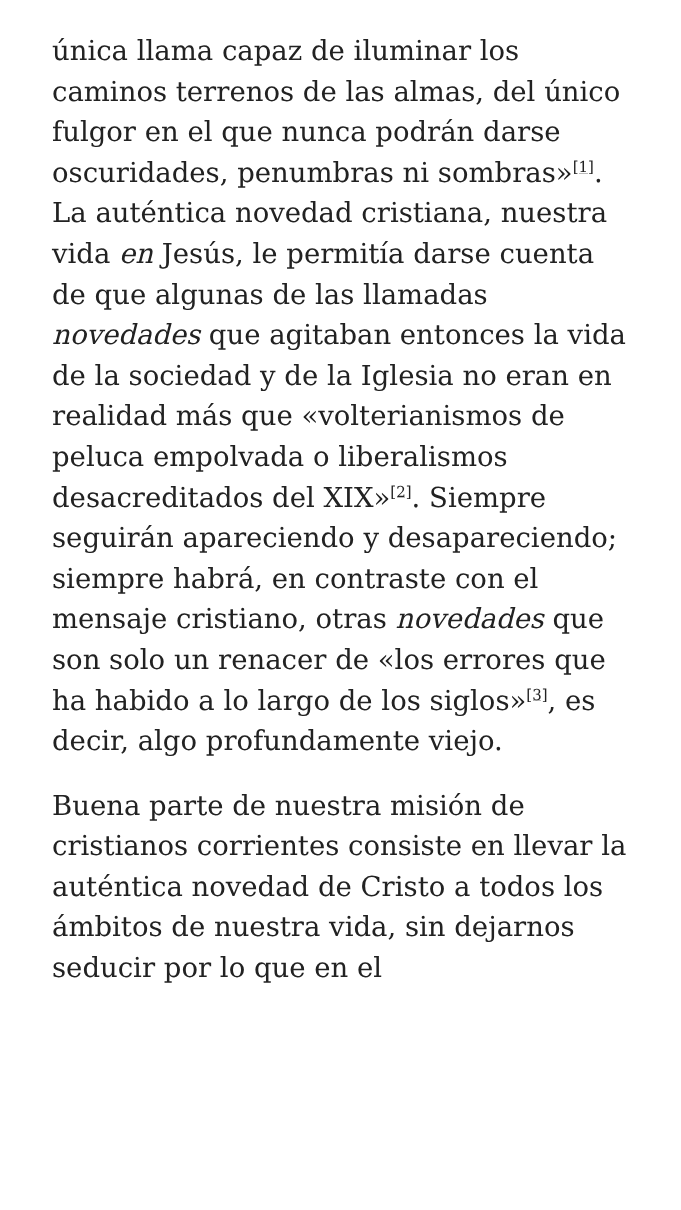única llama capaz de iluminar los caminos terrenos de las almas, del único fulgor en el que nunca podrán darse oscuridades, penumbras ni sombras»<sup>[1]</sup>. La auténtica novedad cristiana, nuestra vida en Jesús, le permitía darse cuenta de que algunas de las llamadas novedades que agitaban entonces la vida de la sociedad y de la Iglesia no eran en realidad más que «volterianismos de peluca empolvada o liberalismos desacreditados del XIX»<sup>[2]</sup>. Siempre seguirán apareciendo y desapareciendo; siempre habrá, en contraste con el mensaje cristiano, otras novedades que son solo un renacer de «los errores que ha habido a lo largo de los siglos»<sup>[3]</sup>, es decir, algo profundamente viejo.
Buena parte de nuestra misión de cristianos corrientes consiste en llevar la auténtica novedad de Cristo a todos los ámbitos de nuestra vida, sin dejarnos seducir por lo que en el